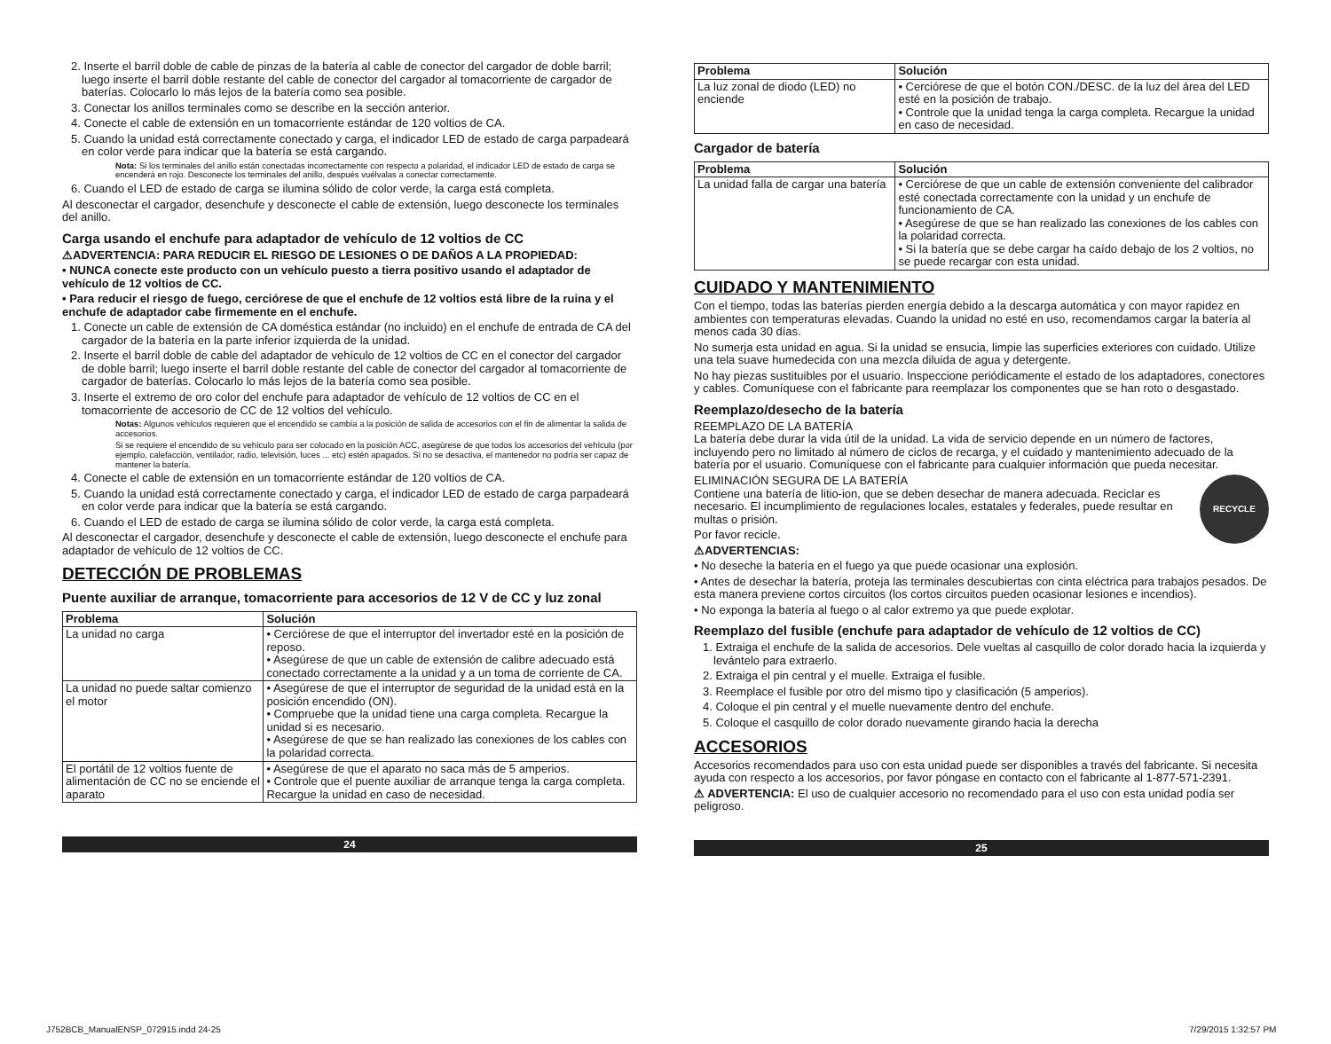2. Inserte el barril doble de cable de pinzas de la batería al cable de conector del cargador de doble barril; luego inserte el barril doble restante del cable de conector del cargador al tomacorriente de cargador de baterías. Colocarlo lo más lejos de la batería como sea posible.
3. Conectar los anillos terminales como se describe en la sección anterior.
4. Conecte el cable de extensión en un tomacorriente estándar de 120 voltios de CA.
5. Cuando la unidad está correctamente conectado y carga, el indicador LED de estado de carga parpadeará en color verde para indicar que la batería se está cargando.
Nota: Si los terminales del anillo están conectadas incorrectamente con respecto a polaridad, el indicador LED de estado de carga se encenderá en rojo. Desconecte los terminales del anillo, después vuélvalas a conectar correctamente.
6. Cuando el LED de estado de carga se ilumina sólido de color verde, la carga está completa.
Al desconectar el cargador, desenchufe y desconecte el cable de extensión, luego desconecte los terminales del anillo.
Carga usando el enchufe para adaptador de vehículo de 12 voltios de CC
⚠ADVERTENCIA: PARA REDUCIR EL RIESGO DE LESIONES O DE DAÑOS A LA PROPIEDAD:
• NUNCA conecte este producto con un vehículo puesto a tierra positivo usando el adaptador de vehículo de 12 voltios de CC.
• Para reducir el riesgo de fuego, cerciórese de que el enchufe de 12 voltios está libre de la ruina y el enchufe de adaptador cabe firmemente en el enchufe.
1. Conecte un cable de extensión de CA doméstica estándar (no incluido) en el enchufe de entrada de CA del cargador de la batería en la parte inferior izquierda de la unidad.
2. Inserte el barril doble de cable del adaptador de vehículo de 12 voltios de CC en el conector del cargador de doble barril; luego inserte el barril doble restante del cable de conector del cargador al tomacorriente de cargador de baterías. Colocarlo lo más lejos de la batería como sea posible.
3. Inserte el extremo de oro color del enchufe para adaptador de vehículo de 12 voltios de CC en el tomacorriente de accesorio de CC de 12 voltios del vehículo.
Notas: Algunos vehículos requieren que el encendido se cambia a la posición de salida de accesorios con el fin de alimentar la salida de accesorios.
Si se requiere el encendido de su vehículo para ser colocado en la posición ACC, asegúrese de que todos los accesorios del vehículo (por ejemplo, calefacción, ventilador, radio, televisión, luces ... etc) estén apagados. Si no se desactiva, el mantenedor no podría ser capaz de mantener la batería.
4. Conecte el cable de extensión en un tomacorriente estándar de 120 voltios de CA.
5. Cuando la unidad está correctamente conectado y carga, el indicador LED de estado de carga parpadeará en color verde para indicar que la batería se está cargando.
6. Cuando el LED de estado de carga se ilumina sólido de color verde, la carga está completa.
Al desconectar el cargador, desenchufe y desconecte el cable de extensión, luego desconecte el enchufe para adaptador de vehículo de 12 voltios de CC.
DETECCIÓN DE PROBLEMAS
Puente auxiliar de arranque, tomacorriente para accesorios de 12 V de CC y luz zonal
| Problema | Solución |
| --- | --- |
| La unidad no carga | • Cerciórese de que el interruptor del invertador esté en la posición de reposo. • Asegúrese de que un cable de extensión de calibre adecuado está conectado correctamente a la unidad y a un toma de corriente de CA. |
| La unidad no puede saltar comienzo el motor | • Asegúrese de que el interruptor de seguridad de la unidad está en la posición encendido (ON). • Compruebe que la unidad tiene una carga completa. Recargue la unidad si es necesario. • Asegúrese de que se han realizado las conexiones de los cables con la polaridad correcta. |
| El portátil de 12 voltios fuente de alimentación de CC no se enciende el aparato | • Asegúrese de que el aparato no saca más de 5 amperios. • Controle que el puente auxiliar de arranque tenga la carga completa. Recargue la unidad en caso de necesidad. |
24
| Problema | Solución |
| --- | --- |
| La luz zonal de diodo (LED) no enciende | • Cerciórese de que el botón CON./DESC. de la luz del área del LED esté en la posición de trabajo. • Controle que la unidad tenga la carga completa. Recargue la unidad en caso de necesidad. |
Cargador de batería
| Problema | Solución |
| --- | --- |
| La unidad falla de cargar una batería | • Cerciórese de que un cable de extensión conveniente del calibrador esté conectada correctamente con la unidad y un enchufe de funcionamiento de CA. • Asegúrese de que se han realizado las conexiones de los cables con la polaridad correcta. • Si la batería que se debe cargar ha caído debajo de los 2 voltios, no se puede recargar con esta unidad. |
CUIDADO Y MANTENIMIENTO
Con el tiempo, todas las baterías pierden energía debido a la descarga automática y con mayor rapidez en ambientes con temperaturas elevadas. Cuando la unidad no esté en uso, recomendamos cargar la batería al menos cada 30 días.
No sumerja esta unidad en agua. Si la unidad se ensucia, limpie las superficies exteriores con cuidado. Utilize una tela suave humedecida con una mezcla diluida de agua y detergente.
No hay piezas sustituibles por el usuario. Inspeccione periódicamente el estado de los adaptadores, conectores y cables. Comuníquese con el fabricante para reemplazar los componentes que se han roto o desgastado.
Reemplazo/desecho de la batería
REEMPLAZO DE LA BATERÍA
La batería debe durar la vida útil de la unidad. La vida de servicio depende en un número de factores, incluyendo pero no limitado al número de ciclos de recarga, y el cuidado y mantenimiento adecuado de la batería por el usuario. Comuníquese con el fabricante para cualquier información que pueda necesitar.
RECYCLE
ELIMINACIÓN SEGURA DE LA BATERÍA
Contiene una batería de litio-ion, que se deben desechar de manera adecuada. Reciclar es necesario. El incumplimiento de regulaciones locales, estatales y federales, puede resultar en multas o prisión.
Por favor recicle.
⚠ADVERTENCIAS:
• No deseche la batería en el fuego ya que puede ocasionar una explosión.
• Antes de desechar la batería, proteja las terminales descubiertas con cinta eléctrica para trabajos pesados. De esta manera previene cortos circuitos (los cortos circuitos pueden ocasionar lesiones e incendios).
• No exponga la batería al fuego o al calor extremo ya que puede explotar.
Reemplazo del fusible (enchufe para adaptador de vehículo de 12 voltios de CC)
1. Extraiga el enchufe de la salida de accesorios. Dele vueltas al casquillo de color dorado hacia la izquierda y levántelo para extraerlo.
2. Extraiga el pin central y el muelle. Extraiga el fusible.
3. Reemplace el fusible por otro del mismo tipo y clasificación (5 amperios).
4. Coloque el pin central y el muelle nuevamente dentro del enchufe.
5. Coloque el casquillo de color dorado nuevamente girando hacia la derecha
ACCESORIOS
Accesorios recomendados para uso con esta unidad puede ser disponibles a través del fabricante. Si necesita ayuda con respecto a los accesorios, por favor póngase en contacto con el fabricante al 1-877-571-2391.
⚠ ADVERTENCIA: El uso de cualquier accesorio no recomendado para el uso con esta unidad podía ser peligroso.
25
J752BCB_ManualENSP_072915.indd 24-25
7/29/2015 1:32:57 PM